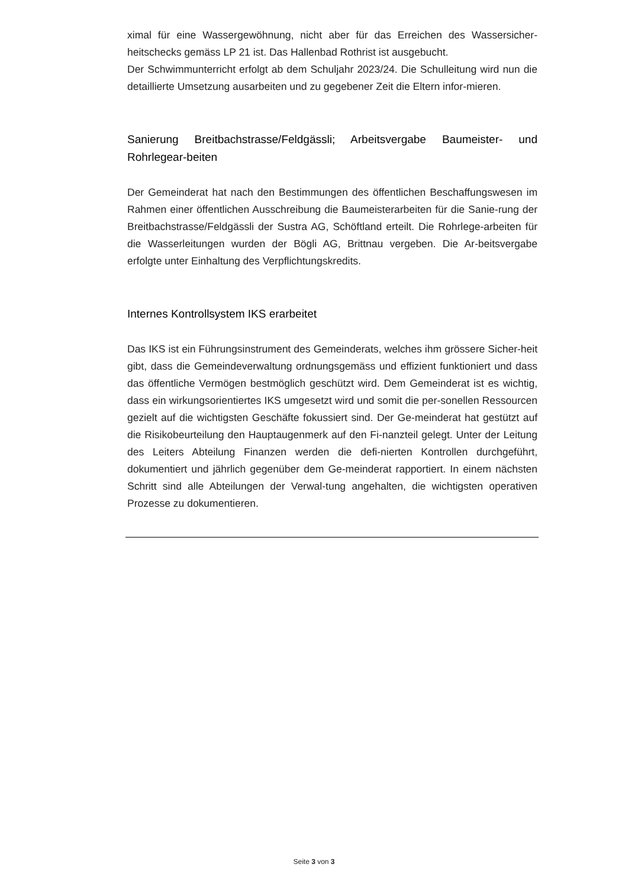ximal für eine Wassergewöhnung, nicht aber für das Erreichen des Wassersicher-heitschecks gemäss LP 21 ist. Das Hallenbad Rothrist ist ausgebucht.
Der Schwimmunterricht erfolgt ab dem Schuljahr 2023/24. Die Schulleitung wird nun die detaillierte Umsetzung ausarbeiten und zu gegebener Zeit die Eltern infor-mieren.
Sanierung Breitbachstrasse/Feldgässli; Arbeitsvergabe Baumeister- und Rohrlegear-beiten
Der Gemeinderat hat nach den Bestimmungen des öffentlichen Beschaffungswesen im Rahmen einer öffentlichen Ausschreibung die Baumeisterarbeiten für die Sanie-rung der Breitbachstrasse/Feldgässli der Sustra AG, Schöftland erteilt. Die Rohrlege-arbeiten für die Wasserleitungen wurden der Bögli AG, Brittnau vergeben. Die Ar-beitsvergabe erfolgte unter Einhaltung des Verpflichtungskredits.
Internes Kontrollsystem IKS erarbeitet
Das IKS ist ein Führungsinstrument des Gemeinderats, welches ihm grössere Sicher-heit gibt, dass die Gemeindeverwaltung ordnungsgemäss und effizient funktioniert und dass das öffentliche Vermögen bestmöglich geschützt wird. Dem Gemeinderat ist es wichtig, dass ein wirkungsorientiertes IKS umgesetzt wird und somit die per-sonellen Ressourcen gezielt auf die wichtigsten Geschäfte fokussiert sind. Der Ge-meinderat hat gestützt auf die Risikobeurteilung den Hauptaugenmerk auf den Fi-nanzteil gelegt. Unter der Leitung des Leiters Abteilung Finanzen werden die defi-nierten Kontrollen durchgeführt, dokumentiert und jährlich gegenüber dem Ge-meinderat rapportiert. In einem nächsten Schritt sind alle Abteilungen der Verwal-tung angehalten, die wichtigsten operativen Prozesse zu dokumentieren.
Seite 3 von 3